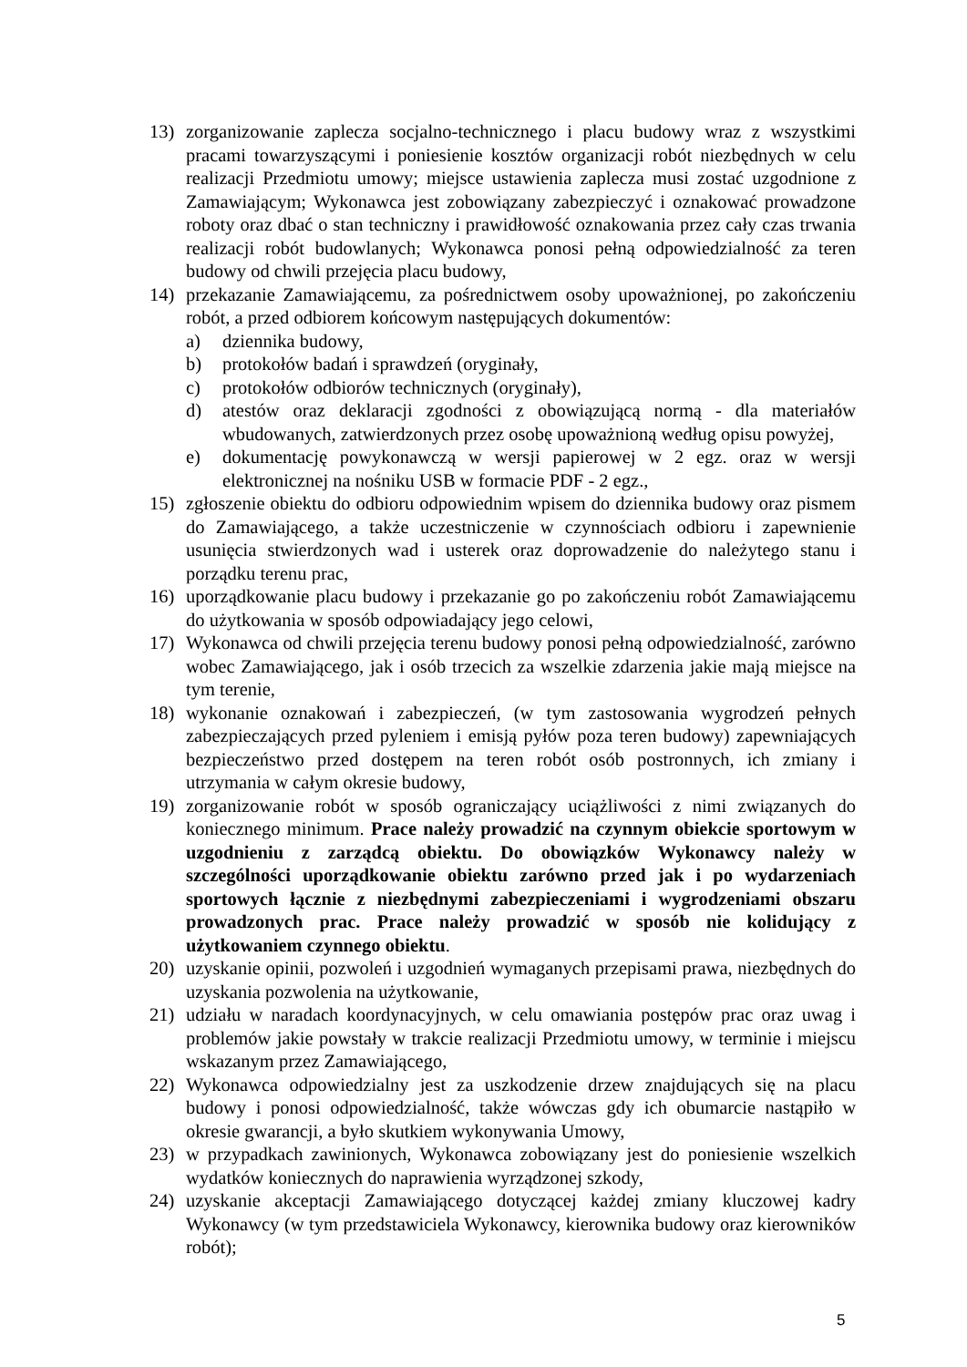13) zorganizowanie zaplecza socjalno-technicznego i placu budowy wraz z wszystkimi pracami towarzyszącymi i poniesienie kosztów organizacji robót niezbędnych w celu realizacji Przedmiotu umowy; miejsce ustawienia zaplecza musi zostać uzgodnione z Zamawiającym; Wykonawca jest zobowiązany zabezpieczyć i oznakować prowadzone roboty oraz dbać o stan techniczny i prawidłowość oznakowania przez cały czas trwania realizacji robót budowlanych; Wykonawca ponosi pełną odpowiedzialność za teren budowy od chwili przejęcia placu budowy,
14) przekazanie Zamawiającemu, za pośrednictwem osoby upoważnionej, po zakończeniu robót, a przed odbiorem końcowym następujących dokumentów:
a) dziennika budowy,
b) protokołów badań i sprawdzeń (oryginały,
c) protokołów odbiorów technicznych (oryginały),
d) atestów oraz deklaracji zgodności z obowiązującą normą - dla materiałów wbudowanych, zatwierdzonych przez osobę upoważnioną według opisu powyżej,
e) dokumentację powykonawczą w wersji papierowej w 2 egz. oraz w wersji elektronicznej na nośniku USB w formacie PDF - 2 egz.,
15) zgłoszenie obiektu do odbioru odpowiednim wpisem do dziennika budowy oraz pismem do Zamawiającego, a także uczestniczenie w czynnościach odbioru i zapewnienie usunięcia stwierdzonych wad i usterek oraz doprowadzenie do należytego stanu i porządku terenu prac,
16) uporządkowanie placu budowy i przekazanie go po zakończeniu robót Zamawiającemu do użytkowania w sposób odpowiadający jego celowi,
17) Wykonawca od chwili przejęcia terenu budowy ponosi pełną odpowiedzialność, zarówno wobec Zamawiającego, jak i osób trzecich za wszelkie zdarzenia jakie mają miejsce na tym terenie,
18) wykonanie oznakowań i zabezpieczeń, (w tym zastosowania wygrodzeń pełnych zabezpieczających przed pyleniem i emisją pyłów poza teren budowy) zapewniających bezpieczeństwo przed dostępem na teren robót osób postronnych, ich zmiany i utrzymania w całym okresie budowy,
19) zorganizowanie robót w sposób ograniczający uciążliwości z nimi związanych do koniecznego minimum. Prace należy prowadzić na czynnym obiekcie sportowym w uzgodnieniu z zarządcą obiektu. Do obowiązków Wykonawcy należy w szczególności uporządkowanie obiektu zarówno przed jak i po wydarzeniach sportowych łącznie z niezbędnymi zabezpieczeniami i wygrodzeniami obszaru prowadzonych prac. Prace należy prowadzić w sposób nie kolidujący z użytkowaniem czynnego obiektu.
20) uzyskanie opinii, pozwoleń i uzgodnień wymaganych przepisami prawa, niezbędnych do uzyskania pozwolenia na użytkowanie,
21) udziału w naradach koordynacyjnych, w celu omawiania postępów prac oraz uwag i problemów jakie powstały w trakcie realizacji Przedmiotu umowy, w terminie i miejscu wskazanym przez Zamawiającego,
22) Wykonawca odpowiedzialny jest za uszkodzenie drzew znajdujących się na placu budowy i ponosi odpowiedzialność, także wówczas gdy ich obumarcie nastąpiło w okresie gwarancji, a było skutkiem wykonywania Umowy,
23) w przypadkach zawinionych, Wykonawca zobowiązany jest do poniesienie wszelkich wydatków koniecznych do naprawienia wyrządzonej szkody,
24) uzyskanie akceptacji Zamawiającego dotyczącej każdej zmiany kluczowej kadry Wykonawcy (w tym przedstawiciela Wykonawcy, kierownika budowy oraz kierowników robót);
5